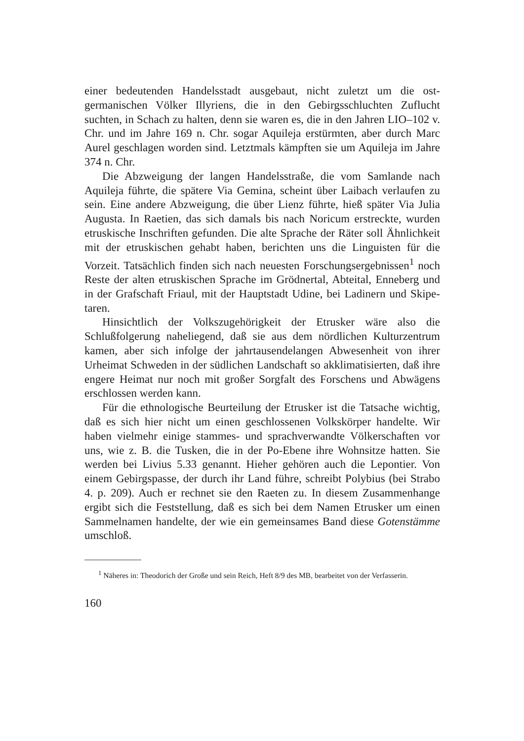einer bedeutenden Handelsstadt ausgebaut, nicht zuletzt um die ost­germanischen Völker Illyriens, die in den Gebirgsschluchten Zuflucht suchten, in Schach zu halten, denn sie waren es, die in den Jahren LIO–102 v. Chr. und im Jahre 169 n. Chr. sogar Aquileja erstürmten, aber durch Marc Aurel geschlagen worden sind. Letztmals kämpften sie um Aquileja im Jahre 374 n. Chr.
Die Abzweigung der langen Handelsstraße, die vom Samlande nach Aquileja führte, die spätere Via Gemina, scheint über Laibach verlaufen zu sein. Eine andere Abzweigung, die über Lienz führte, hieß später Via Julia Augusta. In Raetien, das sich damals bis nach Nori­cum erstreckte, wurden etruskische Inschriften gefunden. Die alte Sprache der Räter soll Ähnlichkeit mit der etruskischen gehabt haben, berichten uns die Linguisten für die Vorzeit. Tatsächlich finden sich nach neuesten Forschungsergebnissen<sup>1</sup> noch Reste der alten etruski­schen Sprache im Grödnertal, Abteital, Enneberg und in der Graf­schaft Friaul, mit der Hauptstadt Udine, bei Ladinern und Skipe­taren.
Hinsichtlich der Volkszugehörigkeit der Etrusker wäre also die Schlußfolgerung naheliegend, daß sie aus dem nördlichen Kulturzen­trum kamen, aber sich infolge der jahrtausendelangen Abwesenheit von ihrer Urheimat Schweden in der südlichen Landschaft so akkli­matisierten, daß ihre engere Heimat nur noch mit großer Sorgfalt des Forschens und Abwägens erschlossen werden kann.
Für die ethnologische Beurteilung der Etrusker ist die Tatsache wichtig, daß es sich hier nicht um einen geschlossenen Volkskörper handelte. Wir haben vielmehr einige stammes- und sprachverwandte Völkerschaften vor uns, wie z. B. die Tusken, die in der Po-Ebene ihre Wohnsitze hatten. Sie werden bei Livius 5.33 genannt. Hieher ge­hören auch die Lepontier. Von einem Gebirgspasse, der durch ihr Land führe, schreibt Polybius (bei Strabo 4. p. 209). Auch er rechnet sie den Raeten zu. In diesem Zusammenhange ergibt sich die Fest­stellung, daß es sich bei dem Namen Etrusker um einen Sammel­namen handelte, der wie ein gemeinsames Band diese Gotenstämme um­schloß.
<sup>1</sup> Näheres in: Theodorich der Große und sein Reich, Heft 8/9 des MB, bearbeitet von der Verfasserin.
160